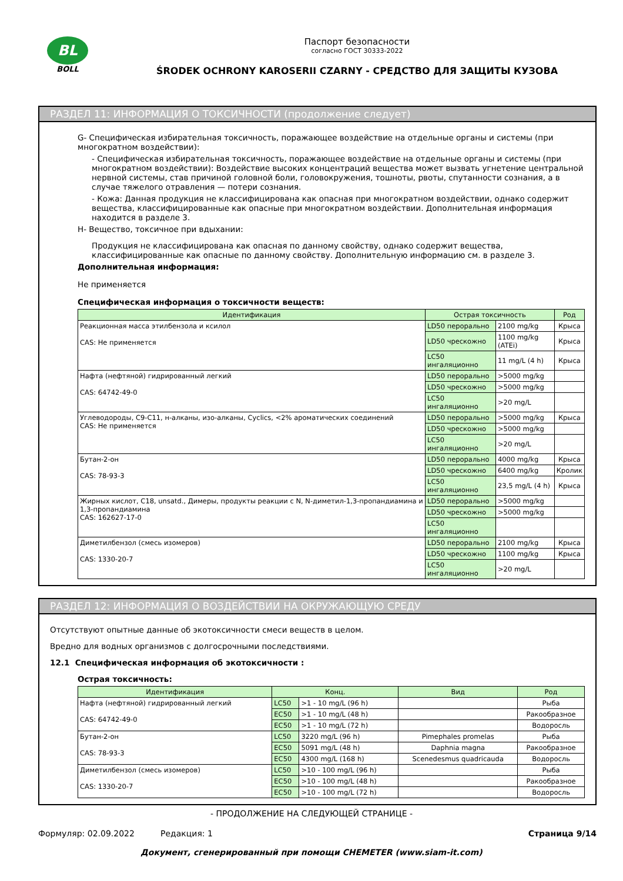BL
BOLL
Паспорт безопасности
согласно ГОСТ 30333-2022
ŚRODEK OCHRONY KAROSERII CZARNY - СРЕДСТВО ДЛЯ ЗАЩИТЫ КУЗОВА
РАЗДЕЛ 11: ИНФОРМАЦИЯ О ТОКСИЧНОСТИ (продолжение следует)
G- Специфическая избирательная токсичность, поражающее воздействие на отдельные органы и системы (при многократном воздействии):
- Специфическая избирательная токсичность, поражающее воздействие на отдельные органы и системы (при многократном воздействии): Воздействие высоких концентраций вещества может вызвать угнетение центральной нервной системы, став причиной головной боли, головокружения, тошноты, рвоты, спутанности сознания, а в случае тяжелого отравления — потери сознания.
- Кожа: Данная продукция не классифицирована как опасная при многократном воздействии, однако содержит вещества, классифицированные как опасные при многократном воздействии. Дополнительная информация находится в разделе 3.
H- Вещество, токсичное при вдыхании:
Продукция не классифицирована как опасная по данному свойству, однако содержит вещества, классифицированные как опасные по данному свойству. Дополнительную информацию см. в разделе 3.
Дополнительная информация:
Не применяется
Специфическая информация о токсичности веществ:
| Идентификация | Острая токсичность | | Род |
| --- | --- | --- | --- |
| Реакционная масса этилбензола и ксилол CAS: Не применяется | LD50 перорально | 2100 mg/kg | Крыса |
| | LD50 чрескожно | 1100 mg/kg (ATEi) | Крыса |
| | LC50 ингаляционно | 11 mg/L (4 h) | Крыса |
| Нафта (нефтяной) гидрированный легкий CAS: 64742-49-0 | LD50 перорально | >5000 mg/kg | |
| | LD50 чрескожно | >5000 mg/kg | |
| | LC50 ингаляционно | >20 mg/L | |
| Углеводороды, C9-C11, н-алканы, изо-алканы, Cyclics, <2% ароматических соединений CAS: Не применяется | LD50 перорально | >5000 mg/kg | Крыса |
| | LD50 чрескожно | >5000 mg/kg | |
| | LC50 ингаляционно | >20 mg/L | |
| Бутан-2-он CAS: 78-93-3 | LD50 перорально | 4000 mg/kg | Крыса |
| | LD50 чрескожно | 6400 mg/kg | Кролик |
| | LC50 ингаляционно | 23,5 mg/L (4 h) | Крыса |
| Жирных кислот, C18, unsatd., Димеры, продукты реакции с N, N-диметил-1,3-пропандиамина и 1,3-пропандиамина CAS: 162627-17-0 | LD50 перорально | >5000 mg/kg | |
| | LD50 чрескожно | >5000 mg/kg | |
| | LC50 ингаляционно | | |
| Диметилбензол (смесь изомеров) CAS: 1330-20-7 | LD50 перорально | 2100 mg/kg | Крыса |
| | LD50 чрескожно | 1100 mg/kg | Крыса |
| | LC50 ингаляционно | >20 mg/L | |
РАЗДЕЛ 12: ИНФОРМАЦИЯ О ВОЗДЕЙСТВИИ НА ОКРУЖАЮЩУЮ СРЕДУ
Отсутствуют опытные данные об экотоксичности смеси веществ в целом.
Вредно для водных организмов с долгосрочными последствиями.
12.1 Специфическая информация об экотоксичности :
Острая токсичность:
| Идентификация | Конц. | | Вид | Род |
| --- | --- | --- | --- | --- |
| Нафта (нефтяной) гидрированный легкий CAS: 64742-49-0 | LC50 | >1 - 10 mg/L (96 h) | | Рыба |
| | EC50 | >1 - 10 mg/L (48 h) | | Ракообразное |
| | EC50 | >1 - 10 mg/L (72 h) | | Водоросль |
| Бутан-2-он CAS: 78-93-3 | LC50 | 3220 mg/L (96 h) | Pimephales promelas | Рыба |
| | EC50 | 5091 mg/L (48 h) | Daphnia magna | Ракообразное |
| | EC50 | 4300 mg/L (168 h) | Scenedesmus quadricauda | Водоросль |
| Диметилбензол (смесь изомеров) CAS: 1330-20-7 | LC50 | >10 - 100 mg/L (96 h) | | Рыба |
| | EC50 | >10 - 100 mg/L (48 h) | | Ракообразное |
| | EC50 | >10 - 100 mg/L (72 h) | | Водоросль |
- ПРОДОЛЖЕНИЕ НА СЛЕДУЮЩЕЙ СТРАНИЦЕ -
Формуляр: 02.09.2022 Редакция: 1 Страница 9/14
Документ, сгенерированный при помощи CHEMETER (www.siam-it.com)